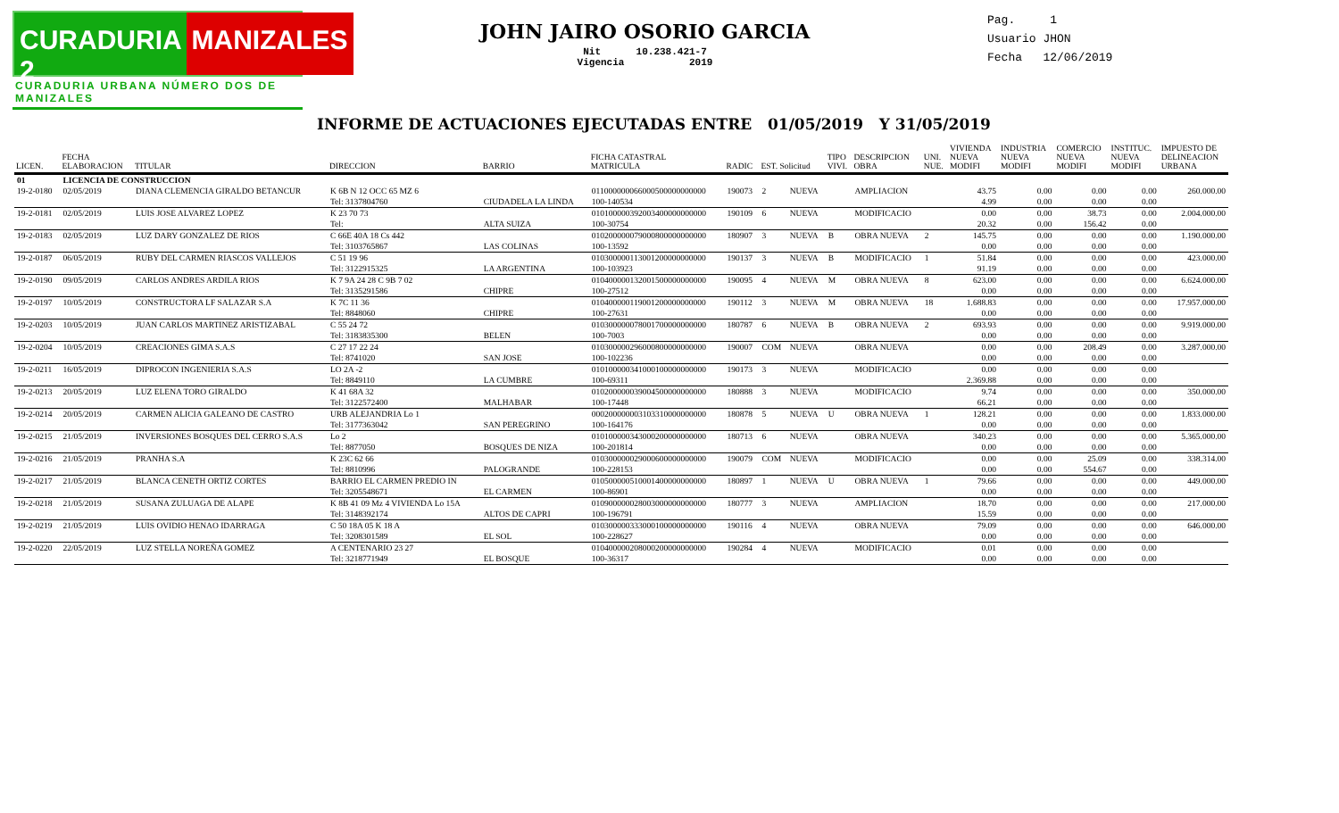CURADURIA 2 MANIZALES
CURADURIA URBANA NÚMERO DOS DE MANIZALES
JOHN JAIRO OSORIO GARCIA
Nit 10.238.421-7
Vigencia 2019
Pag. 1
Usuario JHON
Fecha 12/06/2019
INFORME DE ACTUACIONES EJECUTADAS ENTRE 01/05/2019 Y 31/05/2019
| LICEN. | FECHA ELABORACION | TITULAR | DIRECCION | BARRIO | FICHA CATASTRAL MATRICULA | RADIC | EST. Solicitud | | TIPO VIVI. | DESCRIPCION OBRA | UNI. NUE. | VIVIENDA NUEVA MODIFI | INDUSTRIA NUEVA MODIFI | COMERCIO NUEVA MODIFI | INSTITUC. NUEVA MODIFI | IMPUESTO DE DELINEACION URBANA |
| --- | --- | --- | --- | --- | --- | --- | --- | --- | --- | --- | --- | --- | --- | --- | --- | --- |
| 01 | LICENCIA DE CONSTRUCCION | | | | | | | | | | | | | | | |
| 19-2-0180 | 02/05/2019 | DIANA CLEMENCIA GIRALDO BETANCUR | K 6B N 12 OCC 65 MZ 6 | | 011000000066000500000000000 | 190073 | 2 | NUEVA | | AMPLIACION | | 43.75 | 0.00 | 0.00 | 0.00 | 260.000.00 |
| | | | Tel: 3137804760 | CIUDADELA LA LINDA | 100-140534 | | | | | | | 4.99 | 0.00 | 0.00 | 0.00 | |
| 19-2-0181 | 02/05/2019 | LUIS JOSE ALVAREZ LOPEZ | K 23 70 73 | | 010100000392003400000000000 | 190109 | 6 | NUEVA | | MODIFICACIO | | 0.00 | 0.00 | 38.73 | 0.00 | 2.004.000.00 |
| | | | Tel: | ALTA SUIZA | 100-30754 | | | | | | | 20.32 | 0.00 | 156.42 | 0.00 | |
| 19-2-0183 | 02/05/2019 | LUZ DARY GONZALEZ DE RIOS | C 66E 40A 18 Cs 442 | | 010200000079000800000000000 | 180907 | 3 | NUEVA | B | OBRA NUEVA | 2 | 145.75 | 0.00 | 0.00 | 0.00 | 1.190.000.00 |
| | | | Tel: 3103765867 | LAS COLINAS | 100-13592 | | | | | | | 0.00 | 0.00 | 0.00 | 0.00 | |
| 19-2-0187 | 06/05/2019 | RUBY DEL CARMEN RIASCOS VALLEJOS | C 51 19 96 | | 010300000113001200000000000 | 190137 | 3 | NUEVA | B | MODIFICACIO | 1 | 51.84 | 0.00 | 0.00 | 0.00 | 423.000.00 |
| | | | Tel: 3122915325 | LA ARGENTINA | 100-103923 | | | | | | | 91.19 | 0.00 | 0.00 | 0.00 | |
| 19-2-0190 | 09/05/2019 | CARLOS ANDRES ARDILA RIOS | K 7 9A 24 28 C 9B 7 02 | | 010400000132001500000000000 | 190095 | 4 | NUEVA | M | OBRA NUEVA | 8 | 623.00 | 0.00 | 0.00 | 0.00 | 6.624.000.00 |
| | | | Tel: 3135291586 | CHIPRE | 100-27512 | | | | | | | 0.00 | 0.00 | 0.00 | 0.00 | |
| 19-2-0197 | 10/05/2019 | CONSTRUCTORA LF SALAZAR S.A | K 7C 11 36 | | 010400000119001200000000000 | 190112 | 3 | NUEVA | M | OBRA NUEVA | 18 | 1.688.83 | 0.00 | 0.00 | 0.00 | 17.957.000.00 |
| | | | Tel: 8848060 | CHIPRE | 100-27631 | | | | | | | 0.00 | 0.00 | 0.00 | 0.00 | |
| 19-2-0203 | 10/05/2019 | JUAN CARLOS MARTINEZ ARISTIZABAL | C 55 24 72 | | 010300000078001700000000000 | 180787 | 6 | NUEVA | B | OBRA NUEVA | 2 | 693.93 | 0.00 | 0.00 | 0.00 | 9.919.000.00 |
| | | | Tel: 3183835300 | BELEN | 100-7003 | | | | | | | 0.00 | 0.00 | 0.00 | 0.00 | |
| 19-2-0204 | 10/05/2019 | CREACIONES GIMA S.A.S | C 27 17 22 24 | | 010300000296000800000000000 | 190007 | COM | NUEVA | | OBRA NUEVA | | 0.00 | 0.00 | 208.49 | 0.00 | 3.287.000.00 |
| | | | Tel: 8741020 | SAN JOSE | 100-102236 | | | | | | | 0.00 | 0.00 | 0.00 | 0.00 | |
| 19-2-0211 | 16/05/2019 | DIPROCON INGENIERIA S.A.S | LO 2A -2 | | 010100000341000100000000000 | 190173 | 3 | NUEVA | | MODIFICACIO | | 0.00 | 0.00 | 0.00 | 0.00 | |
| | | | Tel: 8849110 | LA CUMBRE | 100-69311 | | | | | | | 2.369.88 | 0.00 | 0.00 | 0.00 | |
| 19-2-0213 | 20/05/2019 | LUZ ELENA TORO GIRALDO | K 41 68A 32 | | 010200000039004500000000000 | 180888 | 3 | NUEVA | | MODIFICACIO | | 9.74 | 0.00 | 0.00 | 0.00 | 350.000.00 |
| | | | Tel: 3122572400 | MALHABAR | 100-17448 | | | | | | | 66.21 | 0.00 | 0.00 | 0.00 | |
| 19-2-0214 | 20/05/2019 | CARMEN ALICIA GALEANO DE CASTRO | URB ALEJANDRIA Lo 1 | | 000200000003103310000000000 | 180878 | 5 | NUEVA | U | OBRA NUEVA | 1 | 128.21 | 0.00 | 0.00 | 0.00 | 1.833.000.00 |
| | | | Tel: 3177363042 | SAN PEREGRINO | 100-164176 | | | | | | | 0.00 | 0.00 | 0.00 | 0.00 | |
| 19-2-0215 | 21/05/2019 | INVERSIONES BOSQUES DEL CERRO S.A.S | Lo 2 | | 010100000343000200000000000 | 180713 | 6 | NUEVA | | OBRA NUEVA | | 340.23 | 0.00 | 0.00 | 0.00 | 5.365.000.00 |
| | | | Tel: 8877050 | BOSQUES DE NIZA | 100-201814 | | | | | | | 0.00 | 0.00 | 0.00 | 0.00 | |
| 19-2-0216 | 21/05/2019 | PRANHA S.A | K 23C 62 66 | | 010300000029000600000000000 | 190079 | COM | NUEVA | | MODIFICACIO | | 0.00 | 0.00 | 25.09 | 0.00 | 338.314.00 |
| | | | Tel: 8810996 | PALOGRANDE | 100-228153 | | | | | | | 0.00 | 0.00 | 554.67 | 0.00 | |
| 19-2-0217 | 21/05/2019 | BLANCA CENETH ORTIZ CORTES | BARRIO EL CARMEN PREDIO IN | | 010500000510001400000000000 | 180897 | 1 | NUEVA | U | OBRA NUEVA | 1 | 79.66 | 0.00 | 0.00 | 0.00 | 449.000.00 |
| | | | Tel: 3205548671 | EL CARMEN | 100-86901 | | | | | | | 0.00 | 0.00 | 0.00 | 0.00 | |
| 19-2-0218 | 21/05/2019 | SUSANA ZULUAGA DE ALAPE | K 8B 41 09 Mz 4 VIVIENDA Lo 15A | | 010900000028003000000000000 | 180777 | 3 | NUEVA | | AMPLIACION | | 18.70 | 0.00 | 0.00 | 0.00 | 217.000.00 |
| | | | Tel: 3148392174 | ALTOS DE CAPRI | 100-196791 | | | | | | | 15.59 | 0.00 | 0.00 | 0.00 | |
| 19-2-0219 | 21/05/2019 | LUIS OVIDIO HENAO IDARRAGA | C 50 18A 05 K 18 A | | 010300000333000100000000000 | 190116 | 4 | NUEVA | | OBRA NUEVA | | 79.09 | 0.00 | 0.00 | 0.00 | 646.000.00 |
| | | | Tel: 3208301589 | EL SOL | 100-228627 | | | | | | | 0.00 | 0.00 | 0.00 | 0.00 | |
| 19-2-0220 | 22/05/2019 | LUZ STELLA NOREÑA GOMEZ | A CENTENARIO 23 27 | | 010400000208000200000000000 | 190284 | 4 | NUEVA | | MODIFICACIO | | 0.01 | 0.00 | 0.00 | 0.00 | |
| | | | Tel: 3218771949 | EL BOSQUE | 100-36317 | | | | | | | 0.00 | 0.00 | 0.00 | 0.00 | |